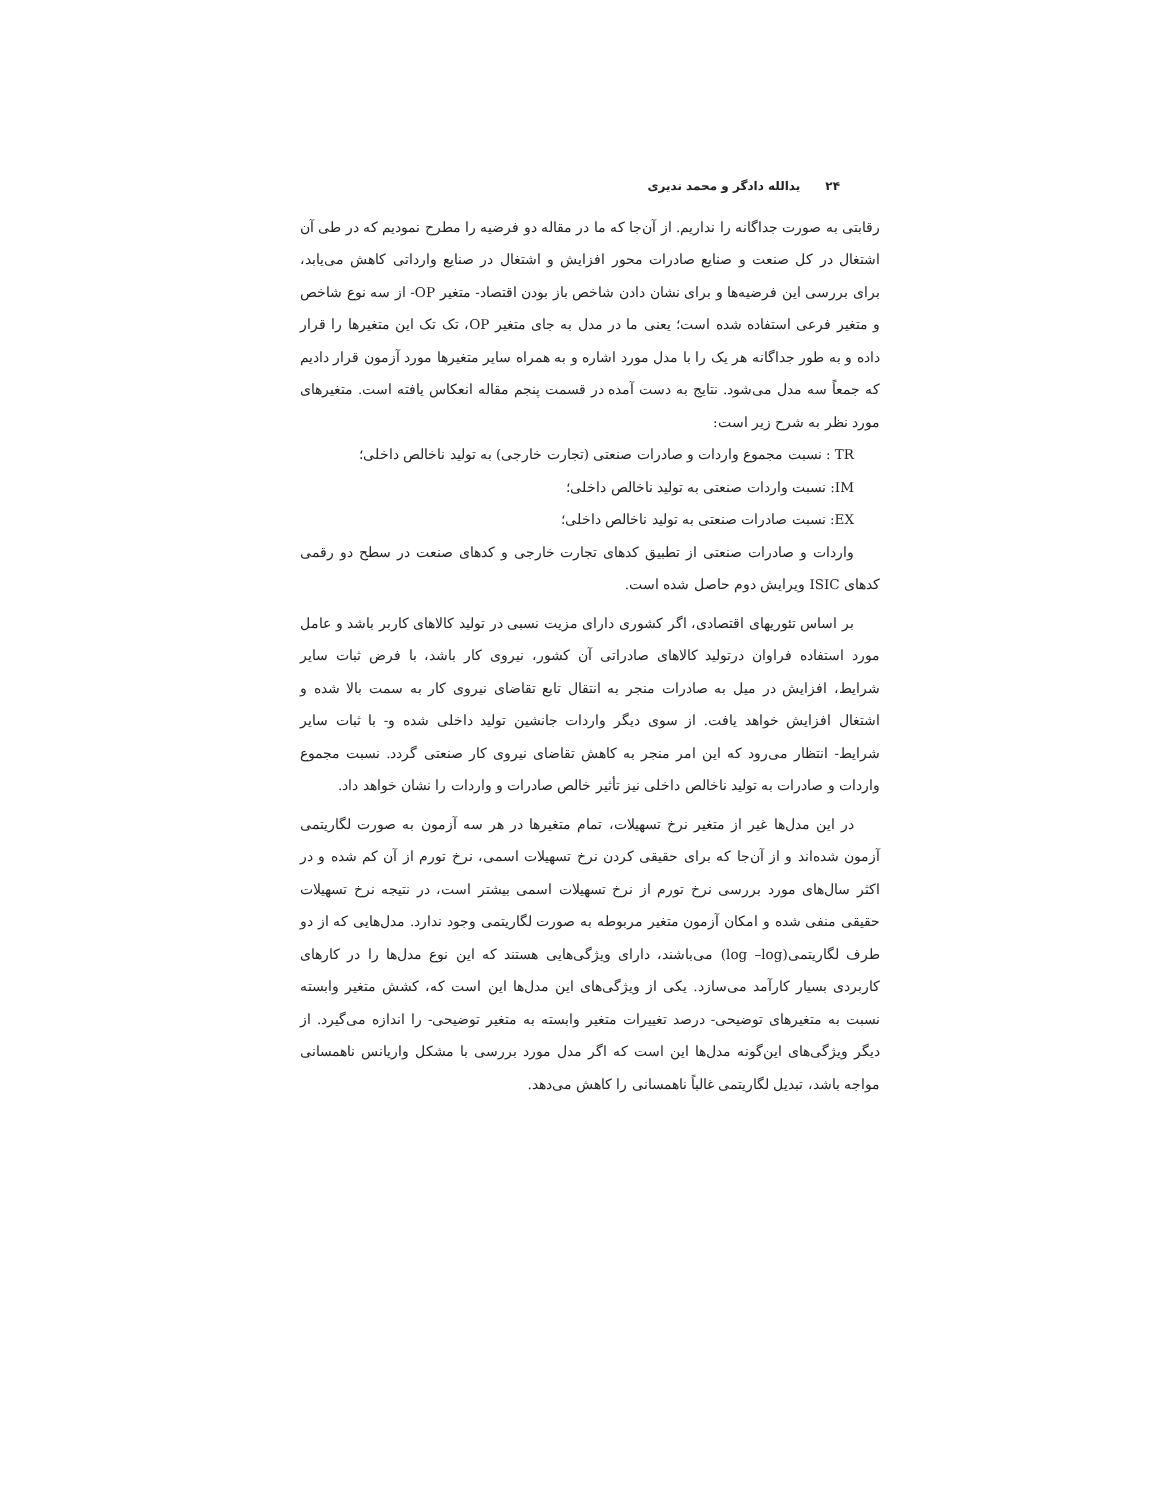۲۴ یدالله دادگر و محمد نديری
رقابتی به صورت جداگانه را نداریم. از آن‌جا که ما در مقاله دو فرضیه را مطرح نمودیم که در طی آن اشتغال در کل صنعت و صنایع صادرات محور افزایش و اشتغال در صنایع وارداتی کاهش می‌یابد، برای بررسی این فرضیه‌ها و برای نشان دادن شاخص باز بودن اقتصاد- متغیر OP- از سه نوع شاخص و متغیر فرعی استفاده شده است؛ یعنی ما در مدل به جای متغیر OP، تک تک این متغیرها را قرار داده و به طور جداگانه هر یک را با مدل مورد اشاره و به همراه سایر متغیرها مورد آزمون قرار دادیم که جمعاً سه مدل می‌شود. نتایج به دست آمده در قسمت پنجم مقاله انعکاس یافته است. متغیرهای مورد نظر به شرح زیر است:
TR : نسبت مجموع واردات و صادرات صنعتی (تجارت خارجی) به تولید ناخالص داخلی؛
IM: نسبت واردات صنعتی به تولید ناخالص داخلی؛
EX: نسبت صادرات صنعتی به تولید ناخالص داخلی؛
واردات و صادرات صنعتی از تطبیق کدهای تجارت خارجی و کدهای صنعت در سطح دو رقمی کدهای ISIC ویرایش دوم حاصل شده است.
بر اساس تئوریهای اقتصادی، اگر کشوری دارای مزیت نسبی در تولید کالاهای کاربر باشد و عامل مورد استفاده فراوان درتولید کالاهای صادراتی آن کشور، نیروی کار باشد، با فرض ثبات سایر شرایط، افزایش در میل به صادرات منجر به انتقال تابع تقاضای نیروی کار به سمت بالا شده و اشتغال افزایش خواهد یافت. از سوی دیگر واردات جانشین تولید داخلی شده و- با ثبات سایر شرایط- انتظار می‌رود که این امر منجر به کاهش تقاضای نیروی کار صنعتی گردد. نسبت مجموع واردات و صادرات به تولید ناخالص داخلی نیز تأثیر خالص صادرات و واردات را نشان خواهد داد.
در این مدل‌ها غیر از متغیر نرخ تسهیلات، تمام متغیرها در هر سه آزمون به صورت لگاریتمی آزمون شده‌اند و از آن‌جا که برای حقیقی کردن نرخ تسهیلات اسمی، نرخ تورم از آن کم شده و در اکثر سال‌های مورد بررسی نرخ تورم از نرخ تسهیلات اسمی بیشتر است، در نتیجه نرخ تسهیلات حقیقی منفی شده و امکان آزمون متغیر مربوطه به صورت لگاریتمی وجود ندارد. مدل‌هایی که از دو طرف لگاریتمی(log –log) می‌باشند، دارای ویژگی‌هایی هستند که این نوع مدل‌ها را در کارهای کاربردی بسیار کارآمد می‌سازد. یکی از ویژگی‌های این مدل‌ها این است که، کشش متغیر وابسته نسبت به متغیرهای توضیحی- درصد تغییرات متغیر وابسته به متغیر توضیحی- را اندازه می‌گیرد. از دیگر ویژگی‌های این‌گونه مدل‌ها این است که اگر مدل مورد بررسی با مشکل واریانس ناهمسانی مواجه باشد، تبدیل لگاریتمی غالباً ناهمسانی را کاهش می‌دهد.